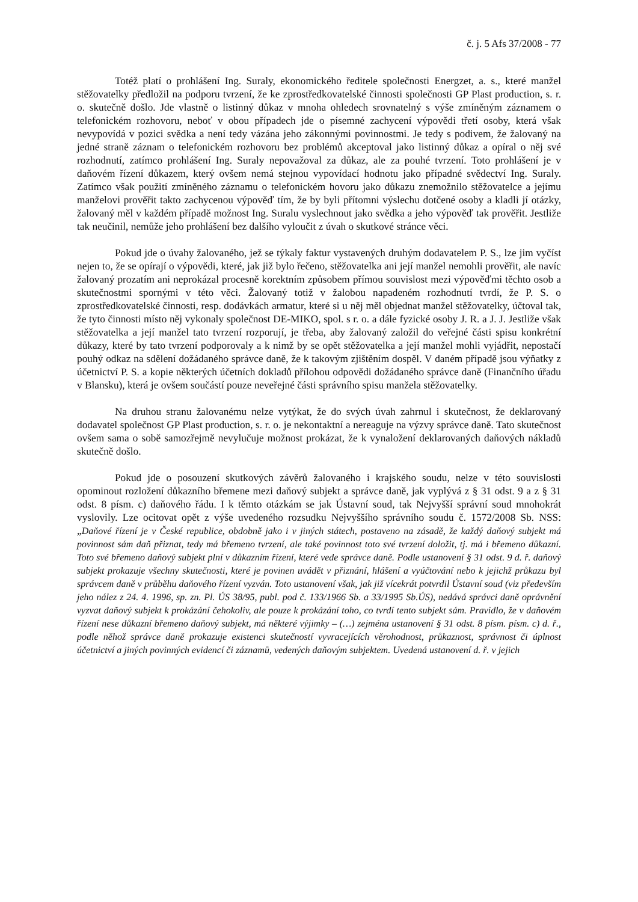č. j. 5 Afs 37/2008 - 77
Totéž platí o prohlášení Ing. Suraly, ekonomického ředitele společnosti Energzet, a. s., které manžel stěžovatelky předložil na podporu tvrzení, že ke zprostředkovatelské činnosti společnosti GP Plast production, s. r. o. skutečně došlo. Jde vlastně o listinný důkaz v mnoha ohledech srovnatelný s výše zmíněným záznamem o telefonickém rozhovoru, neboť v obou případech jde o písemné zachycení výpovědi třetí osoby, která však nevypovídá v pozici svědka a není tedy vázána jeho zákonnými povinnostmi. Je tedy s podivem, že žalovaný na jedné straně záznam o telefonickém rozhovoru bez problémů akceptoval jako listinný důkaz a opíral o něj své rozhodnutí, zatímco prohlášení Ing. Suraly nepovažoval za důkaz, ale za pouhé tvrzení. Toto prohlášení je v daňovém řízení důkazem, který ovšem nemá stejnou vypovídací hodnotu jako případné svědectví Ing. Suraly. Zatímco však použití zmíněného záznamu o telefonickém hovoru jako důkazu znemožnilo stěžovatelce a jejímu manželovi prověřit takto zachycenou výpověď tím, že by byli přítomni výslechu dotčené osoby a kladli jí otázky, žalovaný měl v každém případě možnost Ing. Suralu vyslechnout jako svědka a jeho výpověď tak prověřit. Jestliže tak neučinil, nemůže jeho prohlášení bez dalšího vyloučit z úvah o skutkové stránce věci.
Pokud jde o úvahy žalovaného, jež se týkaly faktur vystavených druhým dodavatelem P. S., lze jim vyčíst nejen to, že se opírají o výpovědi, které, jak již bylo řečeno, stěžovatelka ani její manžel nemohli prověřit, ale navíc žalovaný prozatím ani neprokázal procesně korektním způsobem přímou souvislost mezi výpověďmi těchto osob a skutečnostmi spornými v této věci. Žalovaný totiž v žalobou napadeném rozhodnutí tvrdí, že P. S. o zprostředkovatelské činnosti, resp. dodávkách armatur, které si u něj měl objednat manžel stěžovatelky, účtoval tak, že tyto činnosti místo něj vykonaly společnost DE-MIKO, spol. s r. o. a dále fyzické osoby J. R. a J. J. Jestliže však stěžovatelka a její manžel tato tvrzení rozporují, je třeba, aby žalovaný založil do veřejné části spisu konkrétní důkazy, které by tato tvrzení podporovaly a k nimž by se opět stěžovatelka a její manžel mohli vyjádřit, nepostačí pouhý odkaz na sdělení dožádaného správce daně, že k takovým zjištěním dospěl. V daném případě jsou výňatky z účetnictví P. S. a kopie některých účetních dokladů přílohou odpovědi dožádaného správce daně (Finančního úřadu v Blansku), která je ovšem součástí pouze neveřejné části správního spisu manžela stěžovatelky.
Na druhou stranu žalovanému nelze vytýkat, že do svých úvah zahrnul i skutečnost, že deklarovaný dodavatel společnost GP Plast production, s. r. o. je nekontaktní a nereaguje na výzvy správce daně. Tato skutečnost ovšem sama o sobě samozřejmě nevylučuje možnost prokázat, že k vynaložení deklarovaných daňových nákladů skutečně došlo.
Pokud jde o posouzení skutkových závěrů žalovaného i krajského soudu, nelze v této souvislosti opominout rozložení důkazního břemene mezi daňový subjekt a správce daně, jak vyplývá z § 31 odst. 9 a z § 31 odst. 8 písm. c) daňového řádu. I k těmto otázkám se jak Ústavní soud, tak Nejvyšší správní soud mnohokrát vyslovily. Lze ocitovat opět z výše uvedeného rozsudku Nejvyššího správního soudu č. 1572/2008 Sb. NSS: „Daňové řízení je v České republice, obdobně jako i v jiných státech, postaveno na zásadě, že každý daňový subjekt má povinnost sám daň přiznat, tedy má břemeno tvrzení, ale také povinnost toto své tvrzení doložit, tj. má i břemeno důkazní. Toto své břemeno daňový subjekt plní v důkazním řízení, které vede správce daně. Podle ustanovení § 31 odst. 9 d. ř. daňový subjekt prokazuje všechny skutečnosti, které je povinen uvádět v přiznání, hlášení a vyúčtování nebo k jejichž průkazu byl správcem daně v průběhu daňového řízení vyzván. Toto ustanovení však, jak již vícekrát potvrdil Ústavní soud (viz především jeho nález z 24. 4. 1996, sp. zn. Pl. ÚS 38/95, publ. pod č. 133/1966 Sb. a 33/1995 Sb.ÚS), nedává správci daně oprávnění vyzvat daňový subjekt k prokázání čehokoliv, ale pouze k prokázání toho, co tvrdí tento subjekt sám. Pravidlo, že v daňovém řízení nese důkazní břemeno daňový subjekt, má některé výjimky – (…) zejména ustanovení § 31 odst. 8 písm. písm. c) d. ř., podle něhož správce daně prokazuje existenci skutečností vyvracejících věrohodnost, průkaznost, správnost či úplnost účetnictví a jiných povinných evidencí či záznamů, vedených daňovým subjektem. Uvedená ustanovení d. ř. v jejich